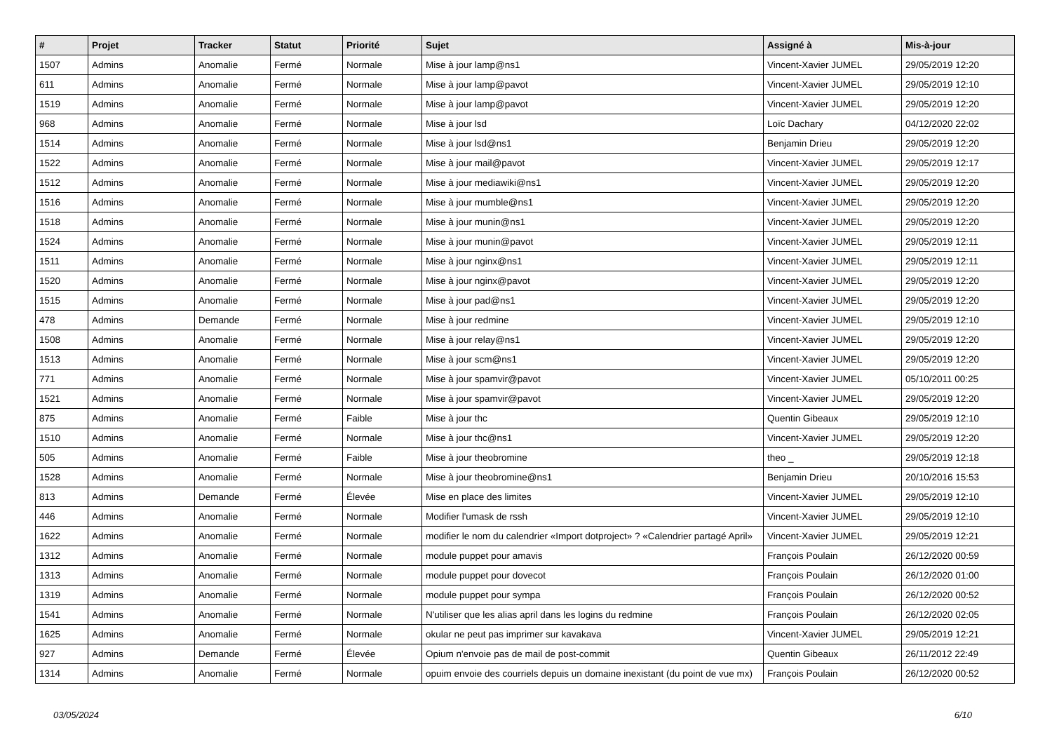| # | Projet | Tracker | Statut | Priorité | Sujet | Assigné à | Mis-à-jour |
| --- | --- | --- | --- | --- | --- | --- | --- |
| 1507 | Admins | Anomalie | Fermé | Normale | Mise à jour lamp@ns1 | Vincent-Xavier JUMEL | 29/05/2019 12:20 |
| 611 | Admins | Anomalie | Fermé | Normale | Mise à jour lamp@pavot | Vincent-Xavier JUMEL | 29/05/2019 12:10 |
| 1519 | Admins | Anomalie | Fermé | Normale | Mise à jour lamp@pavot | Vincent-Xavier JUMEL | 29/05/2019 12:20 |
| 968 | Admins | Anomalie | Fermé | Normale | Mise à jour lsd | Loïc Dachary | 04/12/2020 22:02 |
| 1514 | Admins | Anomalie | Fermé | Normale | Mise à jour lsd@ns1 | Benjamin Drieu | 29/05/2019 12:20 |
| 1522 | Admins | Anomalie | Fermé | Normale | Mise à jour mail@pavot | Vincent-Xavier JUMEL | 29/05/2019 12:17 |
| 1512 | Admins | Anomalie | Fermé | Normale | Mise à jour mediawiki@ns1 | Vincent-Xavier JUMEL | 29/05/2019 12:20 |
| 1516 | Admins | Anomalie | Fermé | Normale | Mise à jour mumble@ns1 | Vincent-Xavier JUMEL | 29/05/2019 12:20 |
| 1518 | Admins | Anomalie | Fermé | Normale | Mise à jour munin@ns1 | Vincent-Xavier JUMEL | 29/05/2019 12:20 |
| 1524 | Admins | Anomalie | Fermé | Normale | Mise à jour munin@pavot | Vincent-Xavier JUMEL | 29/05/2019 12:11 |
| 1511 | Admins | Anomalie | Fermé | Normale | Mise à jour nginx@ns1 | Vincent-Xavier JUMEL | 29/05/2019 12:11 |
| 1520 | Admins | Anomalie | Fermé | Normale | Mise à jour nginx@pavot | Vincent-Xavier JUMEL | 29/05/2019 12:20 |
| 1515 | Admins | Anomalie | Fermé | Normale | Mise à jour pad@ns1 | Vincent-Xavier JUMEL | 29/05/2019 12:20 |
| 478 | Admins | Demande | Fermé | Normale | Mise à jour redmine | Vincent-Xavier JUMEL | 29/05/2019 12:10 |
| 1508 | Admins | Anomalie | Fermé | Normale | Mise à jour relay@ns1 | Vincent-Xavier JUMEL | 29/05/2019 12:20 |
| 1513 | Admins | Anomalie | Fermé | Normale | Mise à jour scm@ns1 | Vincent-Xavier JUMEL | 29/05/2019 12:20 |
| 771 | Admins | Anomalie | Fermé | Normale | Mise à jour spamvir@pavot | Vincent-Xavier JUMEL | 05/10/2011 00:25 |
| 1521 | Admins | Anomalie | Fermé | Normale | Mise à jour spamvir@pavot | Vincent-Xavier JUMEL | 29/05/2019 12:20 |
| 875 | Admins | Anomalie | Fermé | Faible | Mise à jour thc | Quentin Gibeaux | 29/05/2019 12:10 |
| 1510 | Admins | Anomalie | Fermé | Normale | Mise à jour thc@ns1 | Vincent-Xavier JUMEL | 29/05/2019 12:20 |
| 505 | Admins | Anomalie | Fermé | Faible | Mise à jour theobromine | theo _ | 29/05/2019 12:18 |
| 1528 | Admins | Anomalie | Fermé | Normale | Mise à jour theobromine@ns1 | Benjamin Drieu | 20/10/2016 15:53 |
| 813 | Admins | Demande | Fermé | Élevée | Mise en place des limites | Vincent-Xavier JUMEL | 29/05/2019 12:10 |
| 446 | Admins | Anomalie | Fermé | Normale | Modifier l'umask de rssh | Vincent-Xavier JUMEL | 29/05/2019 12:10 |
| 1622 | Admins | Anomalie | Fermé | Normale | modifier le nom du calendrier «Import dotproject» ? «Calendrier partagé April» | Vincent-Xavier JUMEL | 29/05/2019 12:21 |
| 1312 | Admins | Anomalie | Fermé | Normale | module puppet pour amavis | François Poulain | 26/12/2020 00:59 |
| 1313 | Admins | Anomalie | Fermé | Normale | module puppet pour dovecot | François Poulain | 26/12/2020 01:00 |
| 1319 | Admins | Anomalie | Fermé | Normale | module puppet pour sympa | François Poulain | 26/12/2020 00:52 |
| 1541 | Admins | Anomalie | Fermé | Normale | N'utiliser que les alias april dans les logins du redmine | François Poulain | 26/12/2020 02:05 |
| 1625 | Admins | Anomalie | Fermé | Normale | okular ne peut pas imprimer sur kavakava | Vincent-Xavier JUMEL | 29/05/2019 12:21 |
| 927 | Admins | Demande | Fermé | Élevée | Opium n'envoie pas de mail de post-commit | Quentin Gibeaux | 26/11/2012 22:49 |
| 1314 | Admins | Anomalie | Fermé | Normale | opuim envoie des courriels depuis un domaine inexistant (du point de vue mx) | François Poulain | 26/12/2020 00:52 |
03/05/2024 6/10